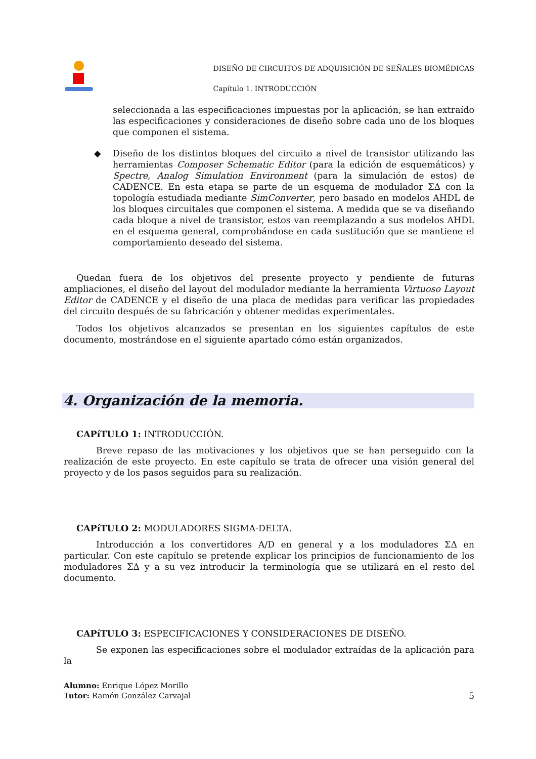DISEÑO DE CIRCUITOS DE ADQUISICIÓN DE SEÑALES BIOMÉDICAS
Capítulo 1. INTRODUCCIÓN
seleccionada a las especificaciones impuestas por la aplicación, se han extraído las especificaciones y consideraciones de diseño sobre cada uno de los bloques que componen el sistema.
◆ Diseño de los distintos bloques del circuito a nivel de transistor utilizando las herramientas Composer Schematic Editor (para la edición de esquemáticos) y Spectre, Analog Simulation Environment (para la simulación de estos) de CADENCE. En esta etapa se parte de un esquema de modulador ΣΔ con la topología estudiada mediante SimConverter, pero basado en modelos AHDL de los bloques circuitales que componen el sistema. A medida que se va diseñando cada bloque a nivel de transistor, estos van reemplazando a sus modelos AHDL en el esquema general, comprobándose en cada sustitución que se mantiene el comportamiento deseado del sistema.
Quedan fuera de los objetivos del presente proyecto y pendiente de futuras ampliaciones, el diseño del layout del modulador mediante la herramienta Virtuoso Layout Editor de CADENCE y el diseño de una placa de medidas para verificar las propiedades del circuito después de su fabricación y obtener medidas experimentales.
Todos los objetivos alcanzados se presentan en los siguientes capítulos de este documento, mostrándose en el siguiente apartado cómo están organizados.
4. Organización de la memoria.
CAPíTULO 1: INTRODUCCIÓN.
Breve repaso de las motivaciones y los objetivos que se han perseguido con la realización de este proyecto. En este capítulo se trata de ofrecer una visión general del proyecto y de los pasos seguidos para su realización.
CAPíTULO 2: MODULADORES SIGMA-DELTA.
Introducción a los convertidores A/D en general y a los moduladores ΣΔ en particular. Con este capítulo se pretende explicar los principios de funcionamiento de los moduladores ΣΔ y a su vez introducir la terminología que se utilizará en el resto del documento.
CAPíTULO 3: ESPECIFICACIONES Y CONSIDERACIONES DE DISEÑO.
Se exponen las especificaciones sobre el modulador extraídas de la aplicación para la
Alumno: Enrique López Morillo
Tutor: Ramón González Carvajal
5